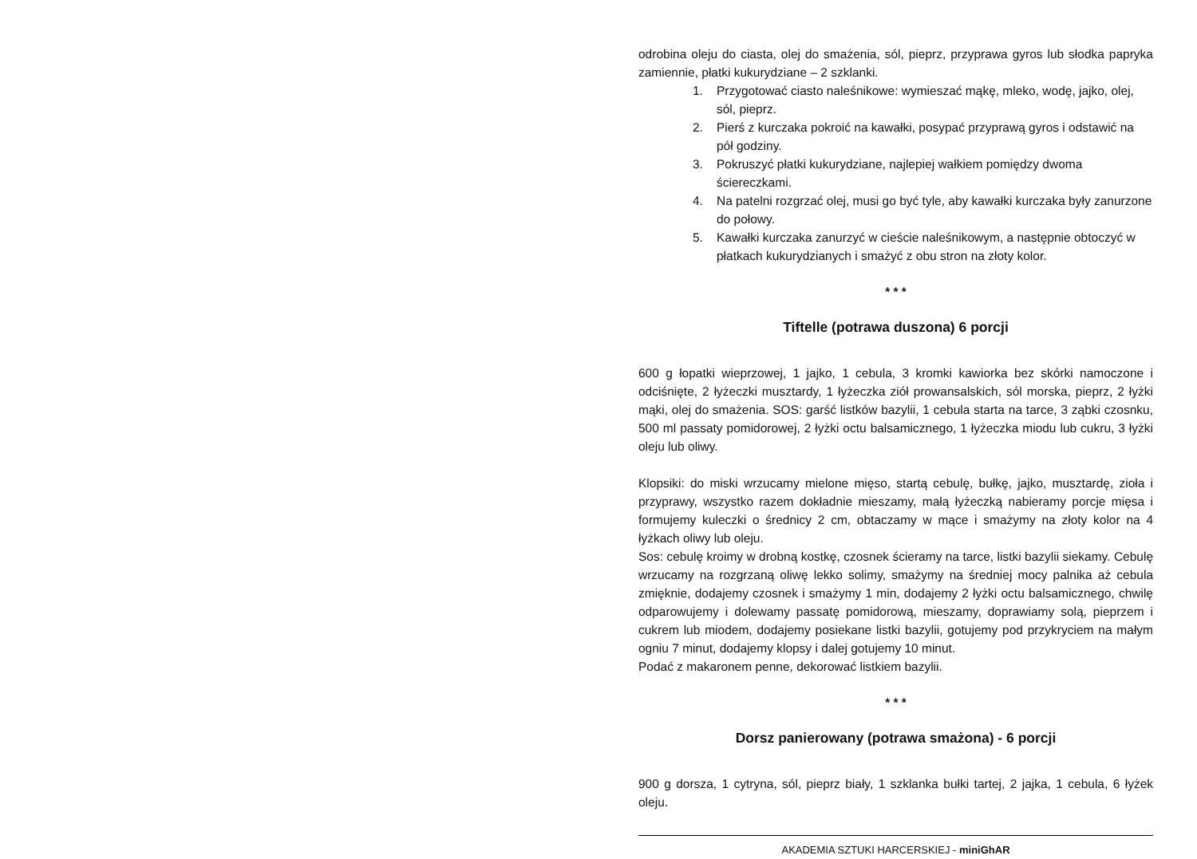odrobina oleju do ciasta, olej do smażenia, sól, pieprz, przyprawa gyros lub słodka papryka zamiennie, płatki kukurydziane – 2 szklanki.
1. Przygotować ciasto naleśnikowe: wymieszać mąkę, mleko, wodę, jajko, olej, sól, pieprz.
2. Pierś z kurczaka pokroić na kawałki, posypać przyprawą gyros i odstawić na pół godziny.
3. Pokruszyć płatki kukurydziane, najlepiej wałkiem pomiędzy dwoma ściereczkami.
4. Na patelni rozgrzać olej, musi go być tyle, aby kawałki kurczaka były zanurzone do połowy.
5. Kawałki kurczaka zanurzyć w cieście naleśnikowym, a następnie obtoczyć w płatkach kukurydzianych i smażyć z obu stron na złoty kolor.
* * *
Tiftelle (potrawa duszona) 6 porcji
600 g łopatki wieprzowej, 1 jajko, 1 cebula, 3 kromki kawiorka bez skórki namoczone i odciśnięte, 2 łyżeczki musztardy, 1 łyżeczka ziół prowansalskich, sól morska, pieprz, 2 łyżki mąki, olej do smażenia. SOS: garść listków bazylii, 1 cebula starta na tarce, 3 ząbki czosnku, 500 ml passaty pomidorowej, 2 łyżki octu balsamicznego, 1 łyżeczka miodu lub cukru, 3 łyżki oleju lub oliwy.
Klopsiki: do miski wrzucamy mielone mięso, startą cebulę, bułkę, jajko, musztardę, zioła i przyprawy, wszystko razem dokładnie mieszamy, małą łyżeczką nabieramy porcje mięsa i formujemy kuleczki o średnicy 2 cm, obtaczamy w mące i smażymy na złoty kolor na 4 łyżkach oliwy lub oleju.
Sos: cebulę kroimy w drobną kostkę, czosnek ścieramy na tarce, listki bazylii siekamy. Cebulę wrzucamy na rozgrzaną oliwę lekko solimy, smażymy na średniej mocy palnika aż cebula zmięknie, dodajemy czosnek i smażymy 1 min, dodajemy 2 łyżki octu balsamicznego, chwilę odparowujemy i dolewamy passatę pomidorową, mieszamy, doprawiamy solą, pieprzem i cukrem lub miodem, dodajemy posiekane listki bazylii, gotujemy pod przykryciem na małym ogniu 7 minut, dodajemy klopsy i dalej gotujemy 10 minut.
Podać z makaronem penne, dekorować listkiem bazylii.
* * *
Dorsz panierowany (potrawa smażona) - 6 porcji
900 g dorsza, 1 cytryna, sól, pieprz biały, 1 szklanka bułki tartej, 2 jajka, 1 cebula, 6 łyżek oleju.
AKADEMIA SZTUKI HARCERSKIEJ - miniGhAR